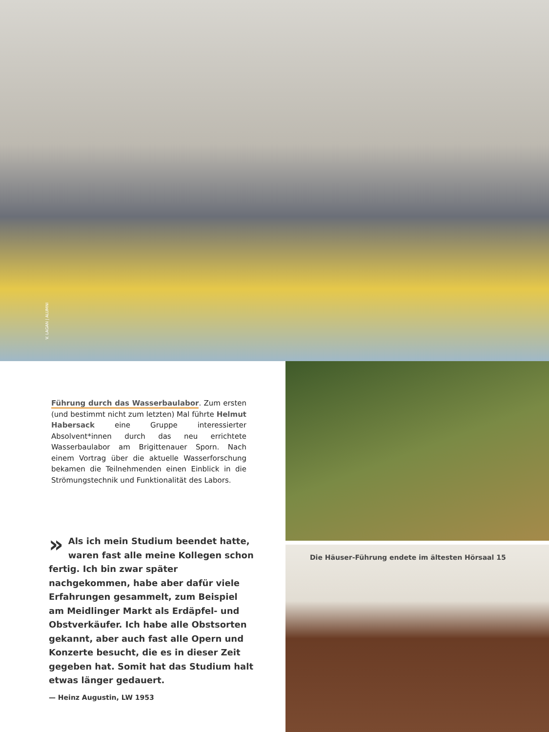V. LAGAN | ALUMNI
Führung durch das Wasserbaulabor. Zum ersten (und bestimmt nicht zum letzten) Mal führte Helmut Habersack eine Gruppe interessierter Absolvent*innen durch das neu errichtete Wasserbaulabor am Brigittenauer Sporn. Nach einem Vortrag über die aktuelle Wasserforschung bekamen die Teilnehmenden einen Einblick in die Strömungstechnik und Funktionalität des Labors.
» Als ich mein Studium beendet hatte, waren fast alle meine Kollegen schon fertig. Ich bin zwar später nachgekommen, habe aber dafür viele Erfahrungen gesammelt, zum Beispiel am Meidlinger Markt als Erdäpfel- und Obstverkäufer. Ich habe alle Obstsorten gekannt, aber auch fast alle Opern und Konzerte besucht, die es in dieser Zeit gegeben hat. Somit hat das Studium halt etwas länger gedauert.
— Heinz Augustin, LW 1953
Die Häuser-Führung endete im ältesten Hörsaal 15